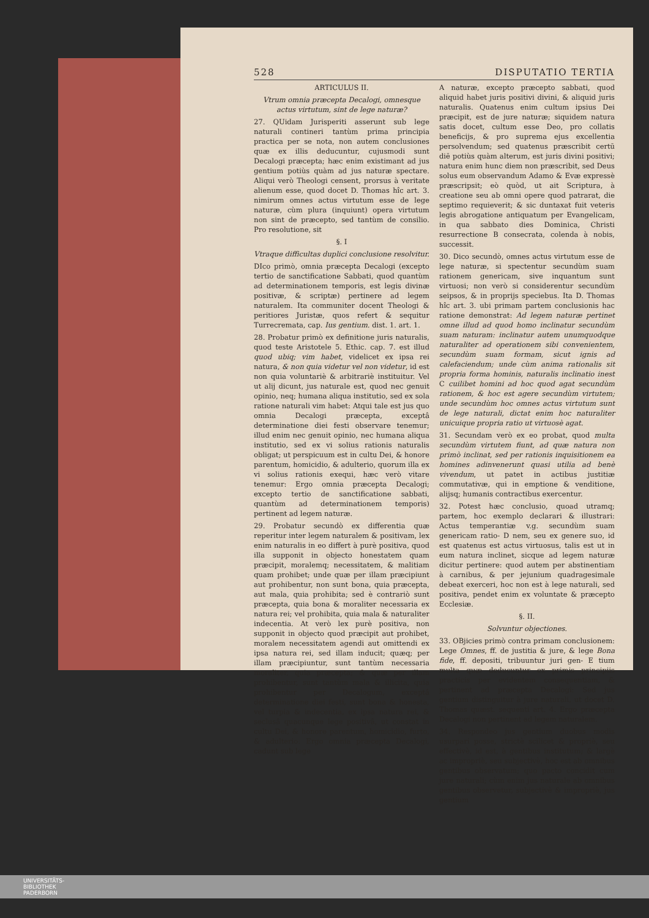528 DISPUTATIO TERTIA
ARTICULUS II.
Vtrum omnia præcepta Decalogi, omnesque actus virtutum, sint de lege naturæ?
27. QUidam Jurisperiti asserunt sub lege naturali contineri tantùm prima principia practica per se nota, non autem conclusiones quæ ex illis deducuntur, cujusmodi sunt Decalogi præcepta; hæc enim existimant ad jus gentium potiùs quàm ad jus naturæ spectare. Aliqui verò Theologi censent, prorsus à veritate alienum esse, quod docet D. Thomas hîc art. 3. nimirum omnes actus virtutum esse de lege naturæ, cùm plura (inquiunt) opera virtutum non sint de præcepto, sed tantùm de consilio. Pro resolutione, sit
§. I
Vtraque difficultas duplici conclusione resolvitur.
DIco primò, omnia præcepta Decalogi (excepto tertio de sanctificatione Sabbati, quod quantùm ad determinationem temporis, est legis divinæ positivæ, & scriptæ) pertinere ad legem naturalem. Ita communiter docent Theologi & peritiores Juristæ, quos refert & sequitur Turrecremata, cap. Ius gentium. dist. 1. art. 1.
28. Probatur primò ex definitione juris naturalis, quod teste Aristotele 5. Ethic. cap. 7. est illud quod ubiq; vim habet, videlicet ex ipsa rei natura, & non quia videtur vel non videtur, id est non quia voluntariè & arbitrariè instituitur. Vel ut alij dicunt, jus naturale est, quod nec genuit opinio, neq; humana aliqua institutio, sed ex sola ratione naturali vim habet: Atqui tale est jus quo omnia Decalogi præcepta, exceptâ determinatione diei festi observare tenemur; illud enim nec genuit opinio, nec humana aliqua institutio, sed ex vi solius rationis naturalis obligat; ut perspicuum est in cultu Dei, & honore parentum, homicidio, & adulterio, quorum illa ex vi solius rationis exequi, hæc verò vitare tenemur: Ergo omnia præcepta Decalogi; excepto tertio de sanctificatione sabbati, quantùm ad determinationem temporis) pertinent ad legem naturæ.
29. Probatur secundò ex differentia quæ reperitur inter legem naturalem & positivam, lex enim naturalis in eo differt à purè positiva, quod illa supponit in objecto honestatem quam præcipit, moralemq; necessitatem, & malitiam quam prohibet; unde quæ per illam præcipiunt aut prohibentur, non sunt bona, quia præcepta, aut mala, quia prohibita; sed è contrariò sunt præcepta, quia bona & moraliter necessaria ex natura rei; vel prohibita, quia mala & naturaliter indecentia. At verò lex purè positiva, non supponit in objecto quod præcipit aut prohibet, moralem necessitatem agendi aut omittendi ex ipsa natura rei, sed illam inducit; quæq; per illam præcipiuntur, sunt tantùm necessaria moraliter, quia præcepta; & quæ per illam prohibentur, sunt tantùm mala & illicita, quia prohibentur per Decalogum, exceptâ determinatione diei festi, sunt bona & honesta, vel turpia & indecentia, ex ipsa natura rei, & seclusâ quacunque lege positivâ, ut constat in cultu Dei, & honore parentum, homicidio, furto, & adulterio: Ergo omnia præcepta Decalogi, cadunt sub lege
A naturæ, excepto præcepto sabbati, quod aliquid habet juris positivi divini, & aliquid juris naturalis. Quatenus enim cultum ipsius Dei præcipit, est de jure naturæ; siquidem natura satis docet, cultum esse Deo, pro collatis beneficijs, & pro suprema ejus excellentia persolvendum; sed quatenus præscribit certū diē potiùs quàm alterum, est juris divini positivi; natura enim hunc diem non præscribit, sed Deus solus eum observandum Adamo & Evæ expressè præscripsit; eò quòd, ut ait Scriptura, à creatione seu ab omni opere quod patrarat, die septimo requieverit; & sic duntaxat fuit veteris legis abrogatione antiquatum per Evangelicam, in qua sabbato dies Dominica, Christi resurrectione B consecrata, colenda à nobis, successit.
30. Dico secundò, omnes actus virtutum esse de lege naturæ, si spectentur secundùm suam rationem genericam, sive inquantum sunt virtuosi; non verò si considerentur secundùm seipsos, & in proprijs speciebus. Ita D. Thomas hîc art. 3. ubi primam partem conclusionis hac ratione demonstrat: Ad legem naturæ pertinet omne illud ad quod homo inclinatur secundùm suam naturam: inclinatur autem unumquodque naturaliter ad operationem sibi convenientem, secundùm suam formam, sicut ignis ad calefaciendum; unde cùm anima rationalis sit propria forma hominis, naturalis inclinatio inest C cuilibet homini ad hoc quod agat secundùm rationem, & hoc est agere secundùm virtutem; unde secundùm hoc omnes actus virtutum sunt de lege naturali, dictat enim hoc naturaliter unicuique propria ratio ut virtuosè agat.
31. Secundam verò ex eo probat, quod multa secundùm virtutem fiunt, ad quæ natura non primò inclinat, sed per rationis inquisitionem ea homines adinvenerunt quasi utilia ad benè vivendum, ut patet in actibus justitiæ commutativæ, qui in emptione & venditione, alijsq; humanis contractibus exercentur.
32. Potest hæc conclusio, quoad utramq; partem, hoc exemplo declarari & illustrari: Actus temperantiæ v.g. secundùm suam genericam ratio- D nem, seu ex genere suo, id est quatenus est actus virtuosus, talis est ut in eum natura inclinet, sicque ad legem naturæ dicitur pertinere: quod autem per abstinentiam à carnibus, & per jejunium quadragesimale debeat exerceri, hoc non est à lege naturali, sed positiva, pendet enim ex voluntate & præcepto Ecclesiæ.
§. II.
Solvuntur objectiones.
33. OBjicies primò contra primam conclusionem: Lege Omnes, ff. de justitia & jure, & lege Bona fide, ff. depositi, tribuuntur juri gen- E tium multa quæ deducuntur ex primis principiis practicis per evidentem consequentiam, & pertinent ad præcepta Decalogi: Sed jus gentium distinguitur à jure naturali, ut docet D. Thomas quæst. sequenti art. 4. Ergo præcepta Decalogi non pertinent ad legem naturalem.
34. Respondeo jus gentium duobus modis usurpari posse, strictè scilicet & propriè, seu effectivè, id est, à gentibus institutum; & largè ac impropriè, seu subjectivè, hoc est ab omnibus gentibus observatum; quo pacto concidit cum jure naturali; cùm enim jus naturale ab omnibus gentibus observetur, subjectivè & impropriè, jus gentium
UNIVERSITÄTS-
BIBLIOTHEK
PADERBORN